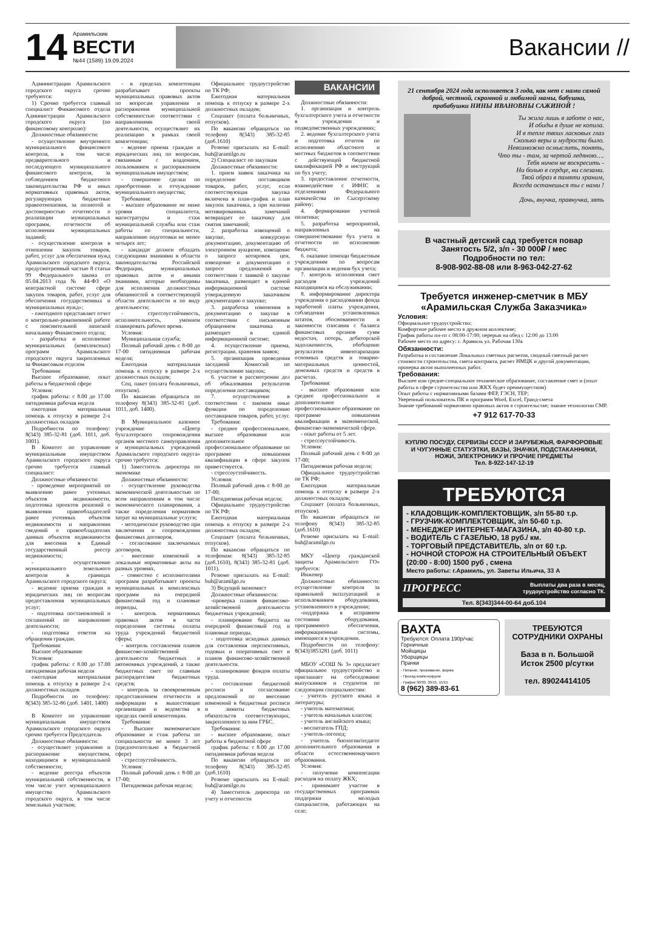14
Арамильские
ВЕСТИ
№44 (1589) 19.09.2024
Вакансии //
Администрации Арамильского городского округа срочно требуются:
1) Срочно требуется главный специалист Финансового отдела Администрации Арамильского городского округа (по финансовому контролю):
Должностные обязанности:
- осуществление внутреннего муниципального финансового контроля, в том числе предварительного и последующего муниципального финансового контроля, за соблюдением бюджетного законодательства РФ и иных нормативных правовых актов, регулирующих бюджетные правоотношения, за полнотой и достоверностью отчетности о реализации муниципальных программ, отчетности об исполнении муниципальных заданий;
- осуществление контроля в отношении закупок товаров, работ, услуг для обеспечения нужд Арамильского городского округа, предусмотренный частью 8 статьи 99 Федерального закона от 05.04.2013 года № 44-ФЗ «О контрактной системе сфере закупок товаров, работ, услуг для обеспечения государственных и муниципальных нужд»;
- ежегодного представляет отчет о контрольно-ревизионной работе с пояснительной запиской начальнику Финансового отдела;
- разработка и исполнение муниципальных (комплексных) программ Арамильского городского округа закрепленных за Финансовым отделом
Требования:
Высшее образование, опыт работы в бюджетной сфере
Условия:
график работы: с 8.00 до 17.00 пятидневная рабочая неделя
ежегодная материальная помощь к отпуску в размере 2-х должностных окладов
Подробности по телефону: 8(343) 385-32-81 (доб. 1011, доб. 1001).
В Комитет по управлению муниципальным имуществом Арамильского городского округа срочно требуется главный специалист:
Должностные обязанности:
- проведение мероприятий по выявлению ранее учтенных объектов недвижимости, подготовка проектов решений о выявлении правообладателей ранее учтенных объектов недвижимости и направлении сведений о правообладателях данных объектов недвижимости для внесения в Единый государственный реестр недвижимости;
- осуществление муниципального земельного контроля в границах Арамильского городского округа;
- ведение приема граждан и юридических лиц по вопросам предоставления муниципальных услуг;
- подготовка постановлений и соглашений по направлению деятельности;
- подготовка ответов на обращения граждан.
Требования:
Высшее образование
Условия:
график работы: с 8.00 до 17.00 пятидневная рабочая неделя
ежегодная материальная помощь к отпуску в размере 2-х должностных окладов
Подробности по телефону: 8(343) 385-32-86 (доб. 1401, 1400)
В Комитет по управлению муниципальным имуществом Арамильского городского округа срочно требуется Председатель
Должностные обязанности:
- осуществляет управление и распоряжение имуществом, находящимся в муниципальной собственности;
- ведение реестра объектов муниципальной собственности, в том числе учет муниципального имущества Арамильского городского округа, в том числе земельных участков;
- в пределах компетенции разрабатывает проекты муниципальных правовых актов по вопросам управления и распоряжения муниципальной собственностью соответствии с направлениями своей деятельности, осуществляет их реализацию в рамках своей компетенции;
- ведение приема граждан и юридических лиц по вопросам, связанным с владением, пользованием и распоряжением муниципальным имуществом;
- совершение сделки по приобретению и отчуждению муниципального имущества;
Требования:
- высшее образование не ниже уровня специалитета, магистратуры и стаж муниципальной службы или стаж работы по специальности, направлению подготовки не менее четырех лет;
- кандидат должен обладать следующими знаниями в области законодательства Российской Федерации, муниципальных правовых актов и иными знаниями, которые необходимы для исполнения должностных обязанностей в соответствующей области деятельности и по виду деятельности;
- стрессоустойчивость, исполнительность, умением планировать рабочее время.
Условия:
Муниципальная служба;
Полный рабочий день с 8-00 до 17-00 пятидневная рабочая неделя;
Ежегодная материальная помощь к отпуску в размере 2-х должностных окладов;
Соц. пакет (оплата больничных, отпусков).
По вакансии обращаться по телефону 8(343) 385-32-81 (доб. 1011, доб. 1400).
В Муниципальное казенное учреждение «Центр бухгалтерского сопровождения органов местного самоуправления и муниципальных учреждений Арамильского городского округа» срочно требуется:
1) Заместитель директора по экономике
Должностные обязанности:
- осуществление руководства экономической деятельностью по всем направлениям в том числе экономического планирования, а также определения нормативов затрат на муниципальные услуги;
- методическое руководство при заключении и сопровождении финансовых договоров,
- согласование заключаемых договоров,
- внесение изменений в локальные нормативные акты на разных уровнях,
- совместно с исполнителями программ разрабатывает проекты муниципальных и комплексных программ на очередной финансовый год и плановые периоды,
- контроль нормативных правовых актов в части определения системы оплаты труда учреждений бюджетной сферы;
- контроль составления планов финансово-хозяйственной деятельности бюджетных и автономных учреждений, а также бюджетных смет по главным распорядителям бюджетных средств;
- контроль за своевременным предоставлением отчетности и информации в вышестоящие организации и ведомства в пределах своей компетенции.
Требования:
- Высшее экономическое образование и стаж работы по специальности не менее 3 лет (предпочтительно в бюджетной сфере)
- стрессоустойчивость.
Условия:
Полный рабочий день с 8-00 до 17-00;
Пятидневная рабочая неделя;
Официальное трудоустройство по ТК РФ;
Ежегодная материальная помощь к отпуску в размере 2-х должностных окладов;
Соцпакет (оплата больничных, отпусков).
По вакансии обращаться по телефону 8(343) 385-32-85 (доб.1610)
Резюме присылать на E-mail: buh@aramilgo.ru
2) Специалист по закупкам
Должностные обязанности:
1. прием заявок заказчика на определение поставщиков товаров, работ, услуг, если соответствующая закупка включена в план-график и план закупок заказчика, а при наличии мотивированных замечаний возвращает ее заказчику для снятия замечаний;
2. разработка извещений о закупке, конкурсную документацию, документацию об электронном аукционе, извещение о запросе котировок цен, извещение и документацию о запросе предложений в соответствии с заявкой о закупке заказчика, размещает в единой информационной системе утвержденную заказчиком документацию о закупке;
3. разработка изменения в документацию о закупке в соответствии с письменным обращением заказчика и размещает в единой информационной системе;
4. осуществление приема, регистрации, хранения заявок;
5. организация проведения заседаний Комиссий по осуществлению закупок;
6. участие в рассмотрении дел об обжаловании результатов определения поставщиков;
7. осуществление в соответствии с законом иные функции по определению поставщиков товаров, работ, услуг.
Требования:
- среднее профессиональное, высшее образование или дополнительное профессиональное образование по программе повышения квалификации в сфере закупок приветствуется.
- стрессоустойчивость.
Условия:
Полный рабочий день с 8-00 до 17-00;
Пятидневная рабочая неделя;
Официальное трудоустройство по ТК РФ;
Ежегодная материальная помощь к отпуску в размере 2-х должностных окладов;
Соцпакет (оплата больничных, отпусков).
По вакансии обращаться по телефонам: 8(343) 385-32-85 (доб.1610), 8(343) 385-32-81 (доб. 1011).
Резюме присылать на E-mail: buh@aramilgo.ru
3) Ведущий экономист
Должностные обязанности:
-проверка планов финансово-хозяйственной деятельности бюджетных учреждений;
- планирование бюджета на очередной финансовый год и плановые периоды.
- подготовка исходных данных для составления перспективных, годовых и оперативных смет и планов финансово-хозяйственной деятельности.
- планирование фондов оплаты труда.
- составление бюджетной росписи и согласование предложений по внесению изменений в бюджетные росписи и лимиты бюджетных обязательств соответствующих, закрепленного за ним ГРБС.
Требования:
- высшее образование, опыт работы в бюджетной сфере
график работы: с 8.00 до 17.00 пятидневная рабочая неделя
По вакансии обращаться по телефону 8(343) 385-32-85 (доб.1610)
Резюме присылать на E-mail: buh@aramilgo.ru
4) Заместитель директора по учету и отчетности
ВАКАНСИИ
Должностные обязанности:
1. организация и контроль бухгалтерского учета и отчетности в учреждении и подведомственных учреждениях;
2. ведение бухгалтерского учета и подготовка отчетов по исполнению областного и местных бюджетов в соответствии с действующей бюджетной квалификацией РФ и инструкций по бух учету;
3. предоставление отчетности, взаимодействие с ИФНС и отделениями Федерального казначейства по Сысертскому району;
4. формирование учетной политики;
5. разработка мероприятий, направленных на совершенствование бух учета и отчетности по исполнению бюджета;
6. оказание помощи бюджетным учреждениям по вопросам организации и ведения бух учета;
7. контроль исполнения смет расходов учреждений находящимся на обслуживании;
8. информирование директора учреждения о расходовании фонда заработной платы учреждении, соблюдении установленных штатов, обоснованности и законности списания с баланса финансовых органов сумм недостач, потерь, дебиторской задолженности, обобщение результатов инвентаризации основных средств и товарно-материальных ценностей, денежных средств и средств в расчетах.
Требования:
- высшее образование или среднее профессиональное и дополнительное профессиональное образование по программе повышения квалификации в экономической, финансово-экономической сфере.
- опыт работы от 5 лет.
- стрессоустойчивость.
Условия:
Полный рабочий день с 8-00 до 17-00;
Пятидневная рабочая неделя;
Официальное трудоустройство по ТК РФ;
Ежегодная материальная помощь к отпуску в размере 2-х должностных окладов;
Соцпакет (оплата больничных, отпусков).
По вакансии обращаться по телефону 8(343) 385-32-85 (доб.1610)
Резюме присылать на E-mail: buh@aramilgo.ru
МКУ «Центр гражданской защиты Арамильского ГО» требуется:
Инженер
Должностные обязанности: осуществление контроля за правильной эксплуатацией и использованием оборудования, установленного в учреждении;
-поддержка в исправном состоянии оборудования, программного обеспечения, информационные системы, имеющиеся в учреждении.
Подробности по телефону: 8(343)3853281 (доб. 1011)
МБОУ «СОШ № 3» предлагает официальное трудоустройство и приглашает на собеседование выпускников и студентов по следующим специальностям:
- учитель русского языка и литературы;
- учитель математики;
- учитель начальных классов;
- учитель английского языка;
- воспитатель ГПД;
- учитель-логопед;
- учитель биологии/педагог дополнительного образования в области естественнонаучного образования.
Условия:
- получение компенсации расходов на оплату ЖКХ;
- принимают участие в государственных программах поддержки молодых специалистов, работающих на селе;
21 сентября 2024 года исполняется 3 года, как нет с нами самой доброй, честной, скромной и любимой мамы, бабушки, прабабушки НИНЫ ИВАНОВНЫ САЖИНОЙ !
Ты жила лишь в заботе о нас,
И обиды в душе не копила.
И в тепле твоих ласковых глаз
Сколько веры и мудрости было.
Невозможно осмыслить, понять,
Что ты - там, за чертой ледяною….
Тебя ничем не воскресить -
Ни болью в сердце, ни слезами.
Твой образ в памяти храним,
Всегда останешься ты с нами !
Дочь, внучка, правнучка, зять
В частный детский сад требуется повар
Занятость 5/2, з/п - 30 000₽ / мес
Подробности по тел:
8-908-902-88-08 или 8-963-042-27-62
Требуется инженер-сметчик в МБУ «Арамильская Служба Заказчика»
Условия:
Официальное трудоустройство;
Комфортное рабочее место в дружном коллективе;
График работы пн-пт с 08:00-17:00; перерыв на обед с 12:00 до 13:00
Рабочее место по адресу: г. Арамиль ул. Рабочая 130а
Обязанности:
Разработка и составление Локальных сметных расчетов, сводный сметный расчет стоимости строительства, смета контракта, расчет НМЦК и другой документации, проверка актов выполненных работ.
Требования:
Высшее или средне-специальное техническое образование, составление смет и (опыт работы в сфере строительства или ЖКХ будет преимуществом)
Опыт работы с нормативными базами ФЕР, ГЭСН, ТЕР;
Уверенный пользователь ПК и программ Word, Excel, Гранд-смета
Знание требований нормативно правовых актов в строительстве; знание технологии СМР.
+7 912 617-70-33
КУПЛЮ ПОСУДУ, СЕРВИЗЫ СССР И ЗАРУБЕЖЬЯ, ФАРФОРОВЫЕ И ЧУГУННЫЕ СТАТУЭТКИ, ВАЗЫ, ЗНАЧКИ, ПОДСТАКАННИКИ, НОЖИ, ЭЛЕКТРОНИКУ И ПРОЧИЕ ПРЕДМЕТЫ
Тел. 8-922-147-12-19
ТРЕБУЮТСЯ
- КЛАДОВЩИК-КОМПЛЕКТОВЩИК, з/п 55-80 т.р.
- ГРУЗЧИК-КОМПЛЕКТОВЩИК, з/п 50-60 т.р.
- МЕНЕДЖЕР ИНТЕРНЕТ-МАГАЗИНА, з/п 40-80 т.р.
- ВОДИТЕЛЬ С ГАЗЕЛЬЮ, 18 руб./ км.
- ТОРГОВЫЙ ПРЕДСТАВИТЕЛЬ, з/п от 60 т.р.
- НОЧНОЙ СТОРОЖ НА СТРОИТЕЛЬНЫЙ ОБЪЕКТ (20:00 - 8:00) 1500 руб , смена
Место работы: г.Арамиль, ул. Заветы Ильича, 33 А
ПРОГРЕСС Выплаты два раза в месяц,
трудоустройство согласно ТК.
Тел. 8(343)344-00-64 доб.104
ВАХТА
Требуются: Оплата 190р/час
Горничные
Мойщицы
Уборщицы
Прачки
- Питание, проживание, форма
- Проезд компенсируем
- График 30/30, 30/15, 15/15
8 (962) 389-83-61
ТРЕБУЮТСЯ СОТРУДНИКИ ОХРАНЫ
База в п. Большой Исток 2500 р/сутки
тел. 89024414105